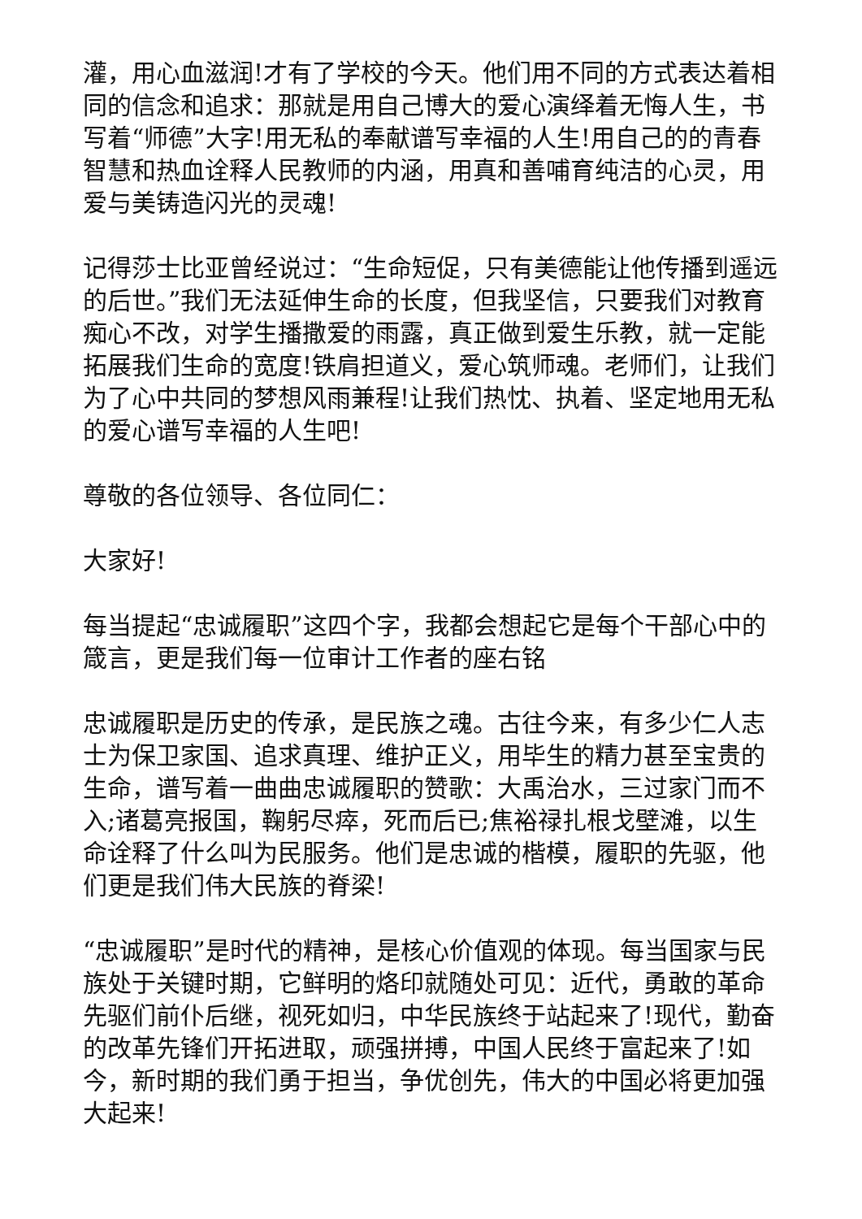灌，用心血滋润!才有了学校的今天。他们用不同的方式表达着相同的信念和追求：那就是用自己博大的爱心演绎着无悔人生，书写着“师德”大字!用无私的奉献谱写幸福的人生!用自己的的青春智慧和热血诠释人民教师的内涵，用真和善哺育纯洁的心灵，用爱与美铸造闪光的灵魂!
记得莎士比亚曾经说过：“生命短促，只有美德能让他传播到遥远的后世。”我们无法延伸生命的长度，但我坚信，只要我们对教育痴心不改，对学生播撒爱的雨露，真正做到爱生乐教，就一定能拓展我们生命的宽度!铁肩担道义，爱心筑师魂。老师们，让我们为了心中共同的梦想风雨兼程!让我们热忱、执着、坚定地用无私的爱心谱写幸福的人生吧!
尊敬的各位领导、各位同仁：
大家好!
每当提起“忠诚履职”这四个字，我都会想起它是每个干部心中的箴言，更是我们每一位审计工作者的座右铭
忠诚履职是历史的传承，是民族之魂。古往今来，有多少仁人志士为保卫家国、追求真理、维护正义，用毕生的精力甚至宝贵的生命，谱写着一曲曲忠诚履职的赞歌：大禹治水，三过家门而不入;诸葛亮报国，鞠躬尽瘁，死而后已;焦裕禄扎根戈壁滩，以生命诠释了什么叫为民服务。他们是忠诚的楷模，履职的先驱，他们更是我们伟大民族的脊梁!
“忠诚履职”是时代的精神，是核心价值观的体现。每当国家与民族处于关键时期，它鲜明的烙印就随处可见：近代，勇敢的革命先驱们前仆后继，视死如归，中华民族终于站起来了!现代，勤奋的改革先锋们开拓进取，顽强拼搏，中国人民终于富起来了!如今，新时期的我们勇于担当，争优创先，伟大的中国必将更加强大起来!